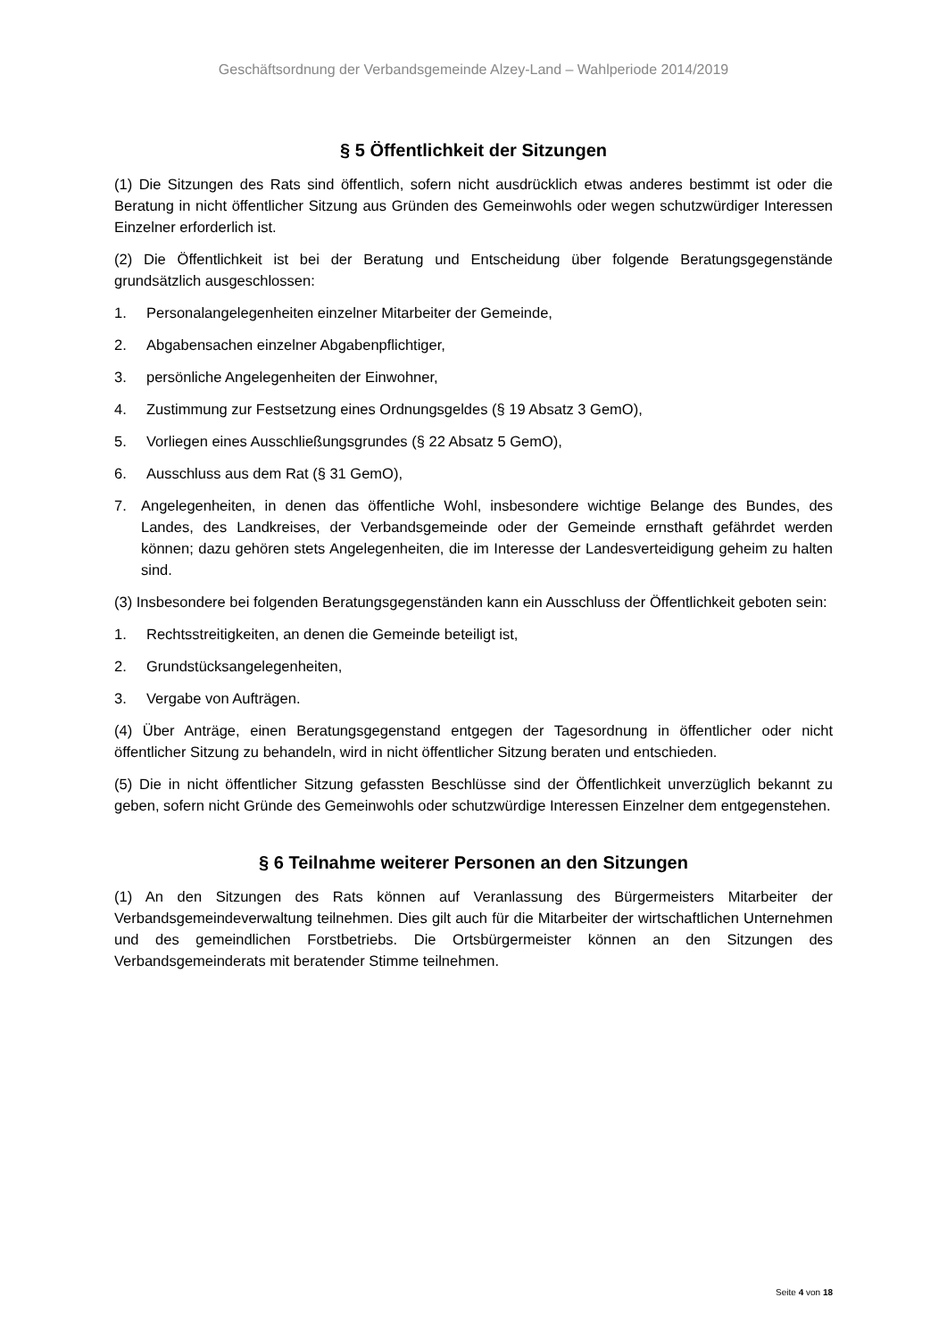Geschäftsordnung der Verbandsgemeinde Alzey-Land – Wahlperiode 2014/2019
§ 5 Öffentlichkeit der Sitzungen
(1) Die Sitzungen des Rats sind öffentlich, sofern nicht ausdrücklich etwas anderes bestimmt ist oder die Beratung in nicht öffentlicher Sitzung aus Gründen des Gemeinwohls oder wegen schutzwürdiger Interessen Einzelner erforderlich ist.
(2) Die Öffentlichkeit ist bei der Beratung und Entscheidung über folgende Beratungsgegenstände grundsätzlich ausgeschlossen:
1. Personalangelegenheiten einzelner Mitarbeiter der Gemeinde,
2. Abgabensachen einzelner Abgabenpflichtiger,
3. persönliche Angelegenheiten der Einwohner,
4. Zustimmung zur Festsetzung eines Ordnungsgeldes (§ 19 Absatz 3 GemO),
5. Vorliegen eines Ausschließungsgrundes (§ 22 Absatz 5 GemO),
6. Ausschluss aus dem Rat (§ 31 GemO),
7. Angelegenheiten, in denen das öffentliche Wohl, insbesondere wichtige Belange des Bundes, des Landes, des Landkreises, der Verbandsgemeinde oder der Gemeinde ernsthaft gefährdet werden können; dazu gehören stets Angelegenheiten, die im Interesse der Landesverteidigung geheim zu halten sind.
(3) Insbesondere bei folgenden Beratungsgegenständen kann ein Ausschluss der Öffentlichkeit geboten sein:
1. Rechtsstreitigkeiten, an denen die Gemeinde beteiligt ist,
2. Grundstücksangelegenheiten,
3. Vergabe von Aufträgen.
(4) Über Anträge, einen Beratungsgegenstand entgegen der Tagesordnung in öffentlicher oder nicht öffentlicher Sitzung zu behandeln, wird in nicht öffentlicher Sitzung beraten und entschieden.
(5) Die in nicht öffentlicher Sitzung gefassten Beschlüsse sind der Öffentlichkeit unverzüglich bekannt zu geben, sofern nicht Gründe des Gemeinwohls oder schutzwürdige Interessen Einzelner dem entgegenstehen.
§ 6 Teilnahme weiterer Personen an den Sitzungen
(1) An den Sitzungen des Rats können auf Veranlassung des Bürgermeisters Mitarbeiter der Verbandsgemeindeverwaltung teilnehmen. Dies gilt auch für die Mitarbeiter der wirtschaftlichen Unternehmen und des gemeindlichen Forstbetriebs. Die Ortsbürgermeister können an den Sitzungen des Verbandsgemeinderats mit beratender Stimme teilnehmen.
Seite 4 von 18